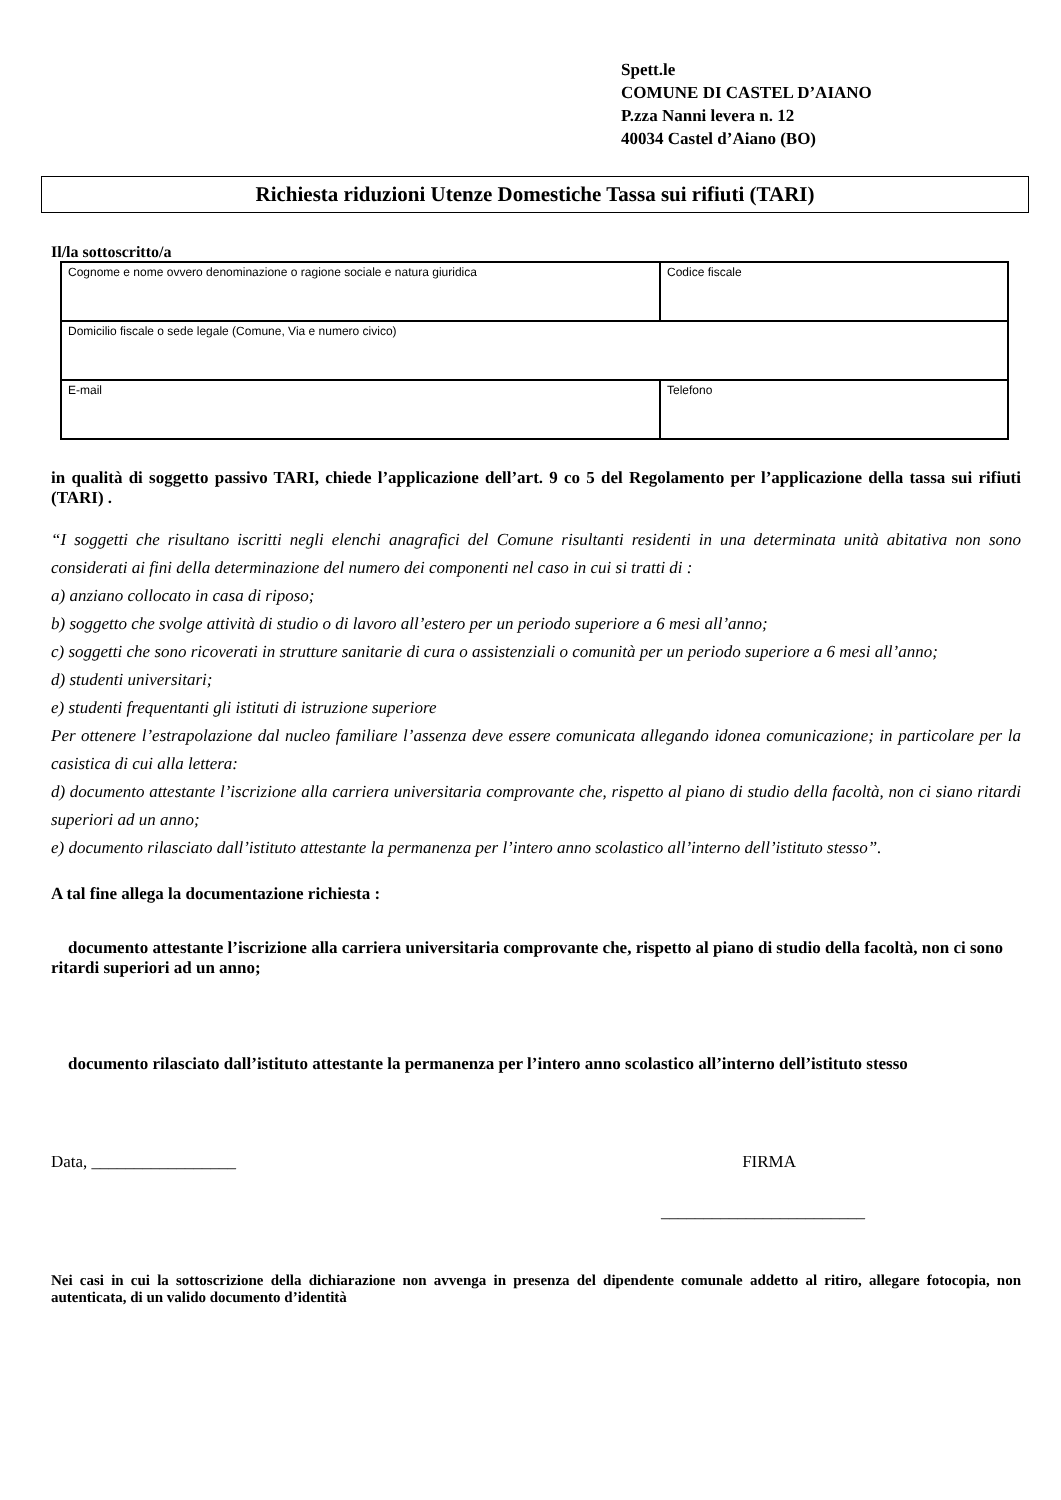Spett.le
COMUNE DI CASTEL D’AIANO
P.zza Nanni levera n. 12
40034 Castel d’Aiano (BO)
Richiesta riduzioni Utenze Domestiche Tassa sui rifiuti (TARI)
Il/la sottoscritto/a
| Cognome e nome ovvero denominazione o ragione sociale e natura giuridica | Codice fiscale |
| Domicilio fiscale o sede legale (Comune, Via e numero civico) | |
| E-mail | Telefono |
in qualità di soggetto passivo TARI, chiede l’applicazione dell’art. 9 co 5 del Regolamento per l’applicazione della tassa sui rifiuti (TARI) .
“I soggetti che risultano iscritti negli elenchi anagrafici del Comune risultanti residenti in una determinata unità abitativa non sono considerati ai fini della determinazione del numero dei componenti nel caso in cui si tratti di :
a) anziano collocato in casa di riposo;
b) soggetto che svolge attività di studio o di lavoro all’estero per un periodo superiore a 6 mesi all’anno;
c) soggetti che sono ricoverati in strutture sanitarie di cura o assistenziali o comunità per un periodo superiore a 6 mesi all’anno;
d) studenti universitari;
e) studenti frequentanti gli istituti di istruzione superiore
Per ottenere l’estrapolazione dal nucleo familiare l’assenza deve essere comunicata allegando idonea comunicazione; in particolare per la casistica di cui alla lettera:
d) documento attestante l’iscrizione alla carriera universitaria comprovante che, rispetto al piano di studio della facoltà, non ci siano ritardi superiori ad un anno;
e) documento rilasciato dall’istituto attestante la permanenza per l’intero anno scolastico all’interno dell’istituto stesso”.
A tal fine allega la documentazione richiesta :
documento attestante l’iscrizione alla carriera universitaria comprovante che, rispetto al piano di studio della facoltà, non ci sono ritardi superiori ad un anno;
documento rilasciato dall’istituto attestante la permanenza per l’intero anno scolastico all’interno dell’istituto stesso
Data, _________________ FIRMA
________________________
Nei casi in cui la sottoscrizione della dichiarazione non avvenga in presenza del dipendente comunale addetto al ritiro, allegare fotocopia, non autenticata, di un valido documento d’identità